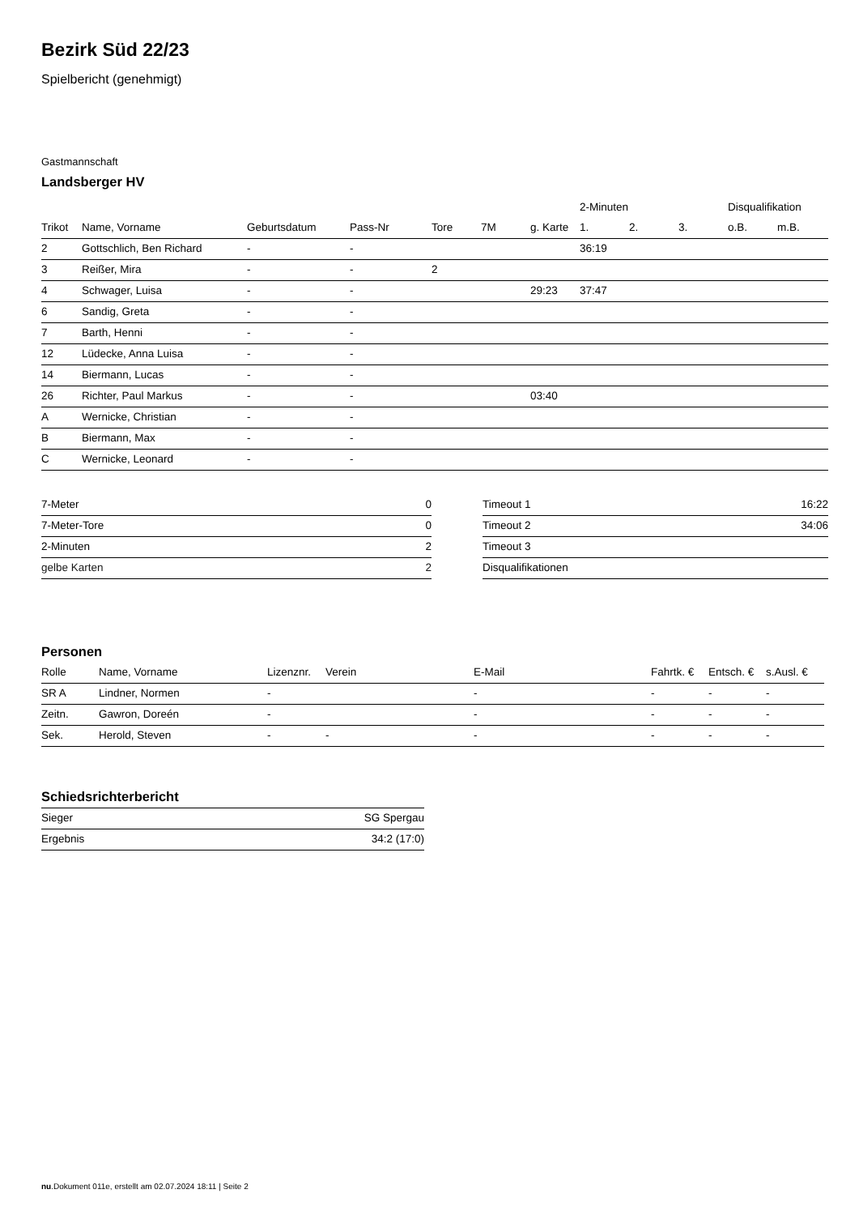Bezirk Süd 22/23
Spielbericht (genehmigt)
Gastmannschaft
Landsberger HV
| | | | | | | | 2-Minuten | | | Disqualifikation | |
| --- | --- | --- | --- | --- | --- | --- | --- | --- | --- | --- | --- |
| Trikot | Name, Vorname | Geburtsdatum | Pass-Nr | Tore | 7M | g. Karte | 1. | 2. | 3. | o.B. | m.B. |
| 2 | Gottschlich, Ben Richard | - | - | | | | 36:19 | | | | |
| 3 | Reißer, Mira | - | - | 2 | | | | | | | |
| 4 | Schwager, Luisa | - | - | | | 29:23 | 37:47 | | | | |
| 6 | Sandig, Greta | - | - | | | | | | | | |
| 7 | Barth, Henni | - | - | | | | | | | | |
| 12 | Lüdecke, Anna Luisa | - | - | | | | | | | | |
| 14 | Biermann, Lucas | - | - | | | | | | | | |
| 26 | Richter, Paul Markus | - | - | | | 03:40 | | | | | |
| A | Wernicke, Christian | - | - | | | | | | | | |
| B | Biermann, Max | - | - | | | | | | | | |
| C | Wernicke, Leonard | - | - | | | | | | | | |
| 7-Meter | 0 |
| 7-Meter-Tore | 0 |
| 2-Minuten | 2 |
| gelbe Karten | 2 |
| Timeout 1 | 16:22 |
| Timeout 2 | 34:06 |
| Timeout 3 | |
| Disqualifikationen | |
Personen
| Rolle | Name, Vorname | Lizenznr. | Verein | E-Mail | Fahrtk. € | Entsch. € | s.Ausl. € |
| --- | --- | --- | --- | --- | --- | --- | --- |
| SR A | Lindner, Normen | - | | - | - | - | - |
| Zeitn. | Gawron, Doreén | - | | - | - | - | - |
| Sek. | Herold, Steven | - | - | - | - | - | - |
Schiedsrichterbericht
| Sieger | SG Spergau |
| Ergebnis | 34:2 (17:0) |
nu.Dokument 011e, erstellt am 02.07.2024 18:11 | Seite 2